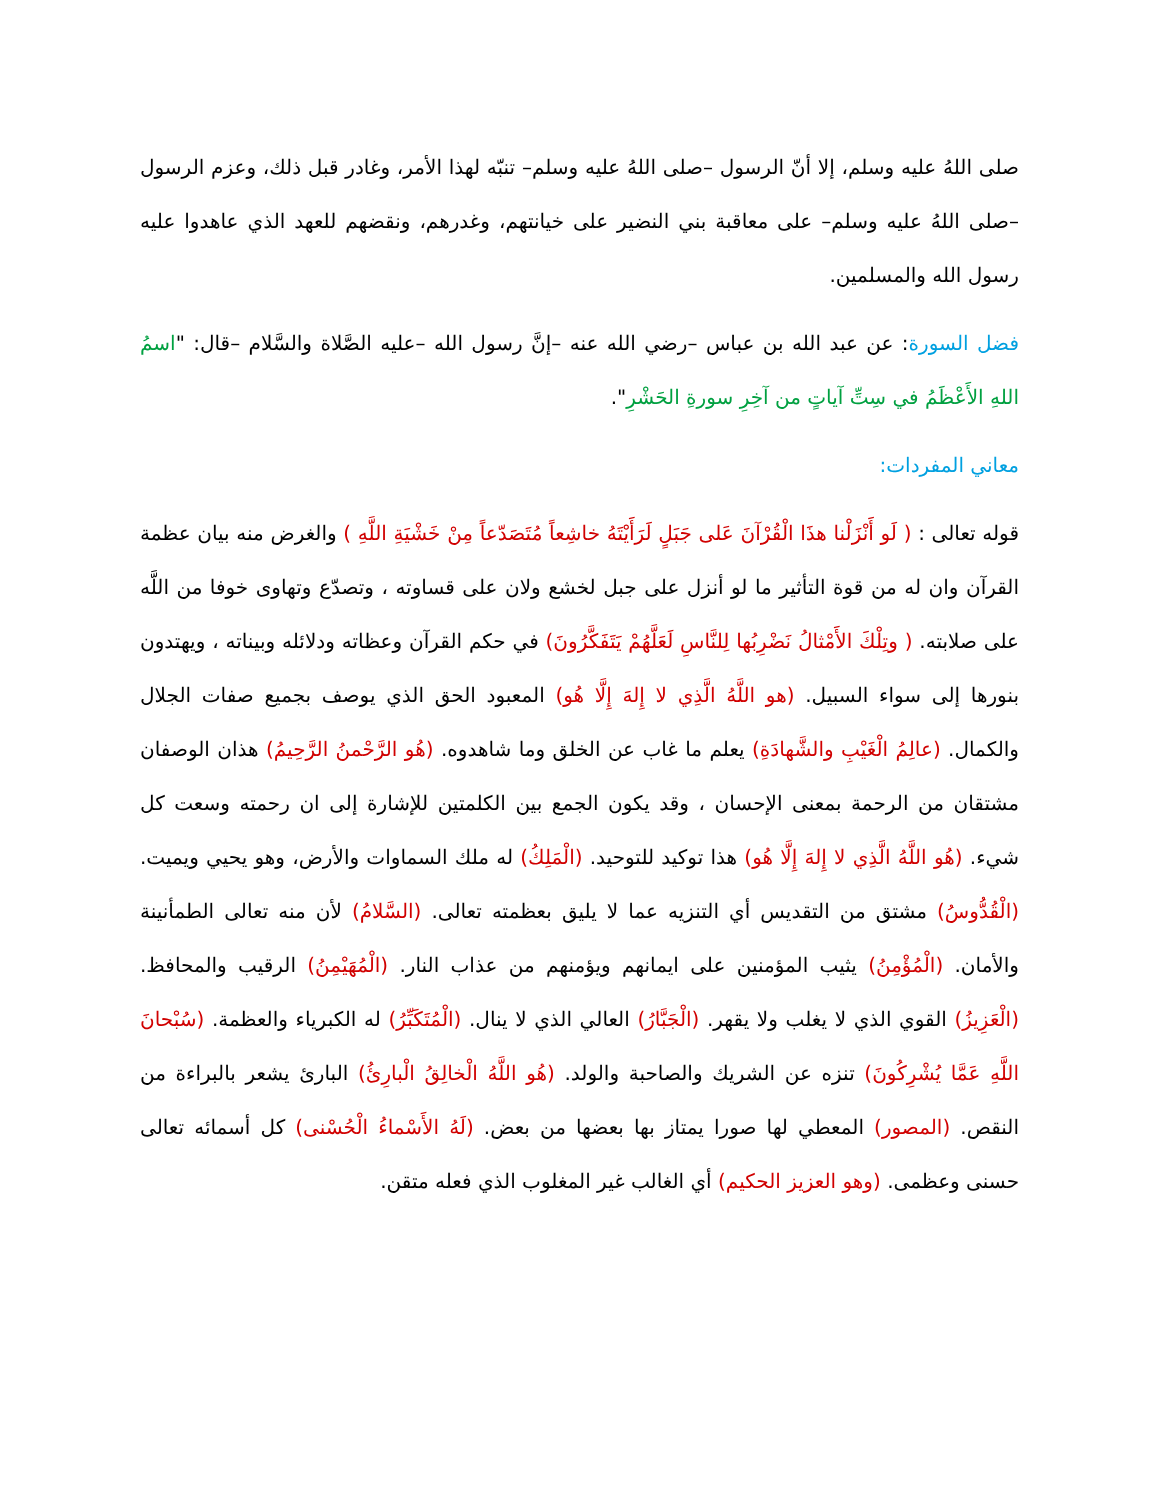صلى اللهُ عليه وسلم، إلا أنّ الرسول –صلى اللهُ عليه وسلم– تنبّه لهذا الأمر، وغادر قبل ذلك، وعزم الرسول –صلى اللهُ عليه وسلم– على معاقبة بني النضير على خيانتهم، وغدرهم، ونقضهم للعهد الذي عاهدوا عليه رسول الله والمسلمين.
فضل السورة: عن عبد الله بن عباس –رضي الله عنه –إنَّ رسول الله –عليه الصَّلاة والسَّلام –قال: "اسمُ اللهِ الأَعْظَمُ في سِتِّ آياتٍ من آخِرِ سورةِ الحَشْرِ".
معاني المفردات:
قوله تعالى : ( لَو أَنْزَلْنا هذَا الْقُرْآنَ عَلى جَبَلٍ لَرَأَيْتَهُ خاشِعاً مُتَصَدّعاً مِنْ خَشْيَةِ اللَّهِ ) والغرض منه بيان عظمة القرآن وان له من قوة التأثير ما لو أنزل على جبل لخشع ولان على قساوته ، وتصدّع وتهاوى خوفا من اللَّه على صلابته. ( وتِلْكَ الأَمْثالُ نَضْرِبُها لِلنَّاسِ لَعَلَّهُمْ يَتَفَكَّرُونَ) في حكم القرآن وعظاته ودلائله وبيناته ، ويهتدون بنورها إلى سواء السبيل. (هو اللَّهُ الَّذِي لا إِلهَ إِلَّا هُو) المعبود الحق الذي يوصف بجميع صفات الجلال والكمال. (عالِمُ الْغَيْبِ والشَّهادَةِ) يعلم ما غاب عن الخلق وما شاهدوه. (هُو الرَّحْمنُ الرَّحِيمُ) هذان الوصفان مشتقان من الرحمة بمعنى الإحسان ، وقد يكون الجمع بين الكلمتين للإشارة إلى ان رحمته وسعت كل شيء. (هُو اللَّهُ الَّذِي لا إِلهَ إِلَّا هُو) هذا توكيد للتوحيد. (الْمَلِكُ) له ملك السماوات والأرض، وهو يحيي ويميت. (الْقُدُّوسُ) مشتق من التقديس أي التنزيه عما لا يليق بعظمته تعالى. (السَّلامُ) لأن منه تعالى الطمأنينة والأمان. (الْمُؤْمِنُ) يثيب المؤمنين على ايمانهم ويؤمنهم من عذاب النار. (الْمُهَيْمِنُ) الرقيب والمحافظ. (الْعَزِيزُ) القوي الذي لا يغلب ولا يقهر. (الْجَبَّارُ) العالي الذي لا ينال. (الْمُتَكَبِّرُ) له الكبرياء والعظمة. (سُبْحانَ اللَّهِ عَمَّا يُشْرِكُونَ) تنزه عن الشريك والصاحبة والولد. (هُو اللَّهُ الْخالِقُ الْبارِئُ) البارئ يشعر بالبراءة من النقص. (المصور) المعطي لها صورا يمتاز بها بعضها من بعض. (لَهُ الأَسْماءُ الْحُسْنى) كل أسمائه تعالى حسنى وعظمى. (وهو العزيز الحكيم) أي الغالب غير المغلوب الذي فعله متقن.